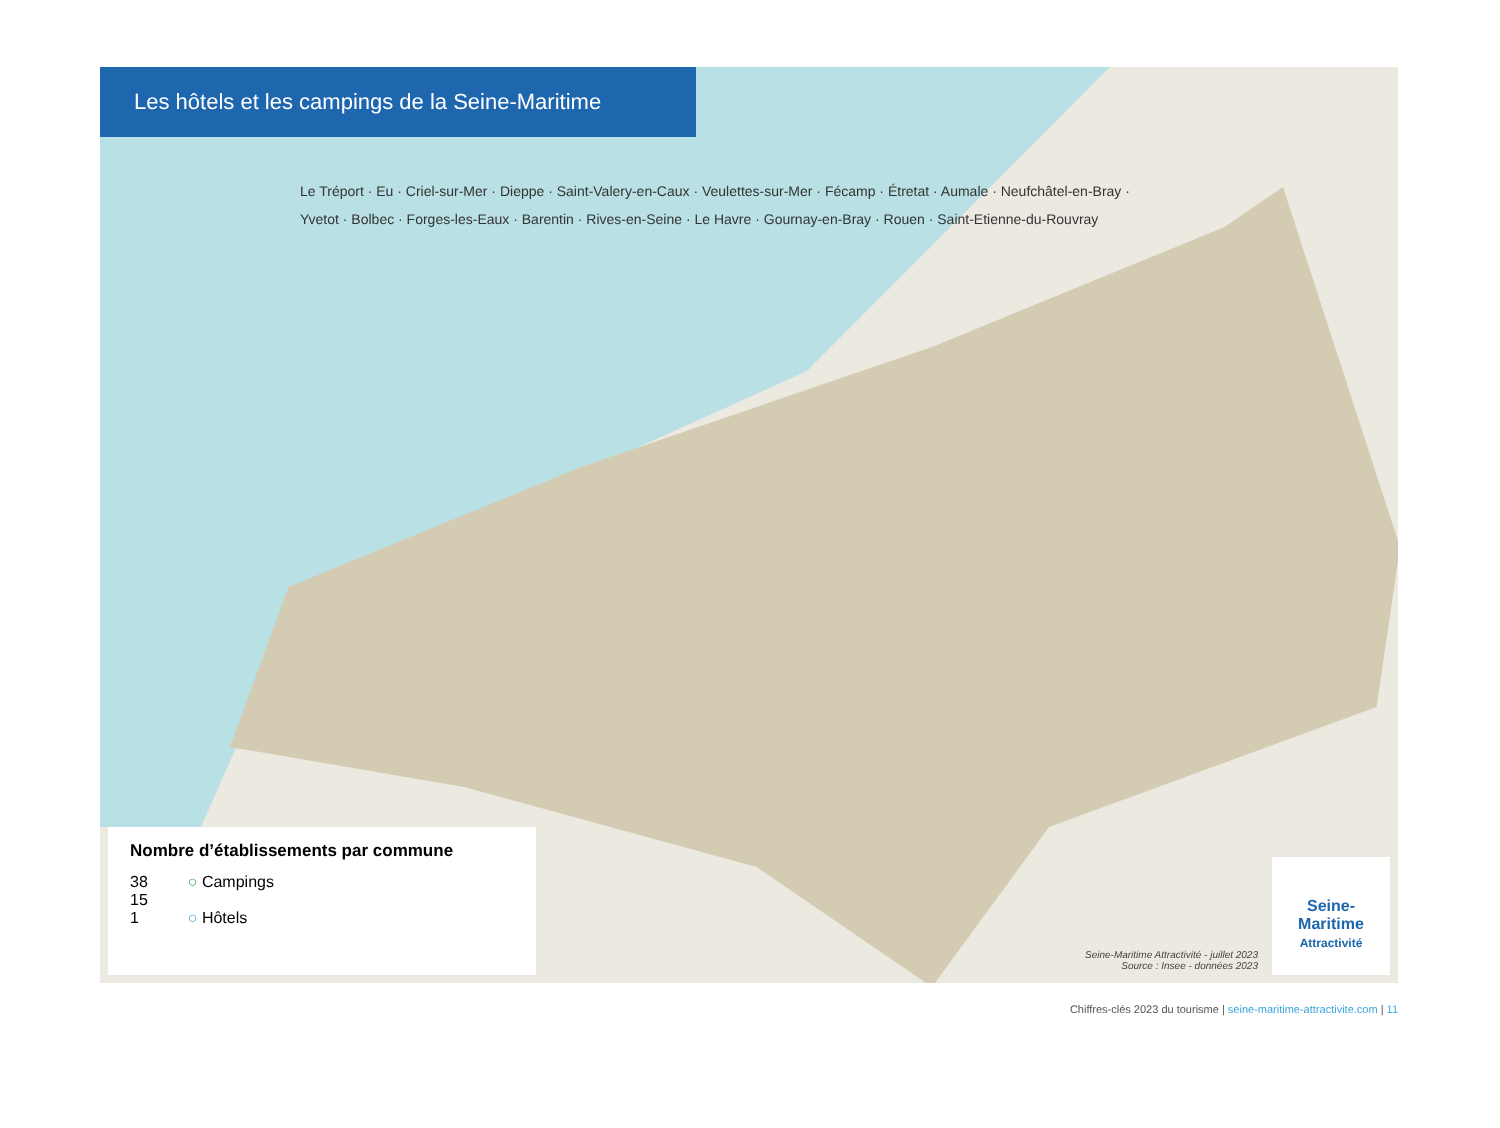Les hôtels et les campings de la Seine-Maritime
Le Tréport · Eu · Criel-sur-Mer · Dieppe · Saint-Valery-en-Caux · Veulettes-sur-Mer · Fécamp · Étretat · Aumale · Neufchâtel-en-Bray · Yvetot · Bolbec · Forges-les-Eaux · Barentin · Rives-en-Seine · Le Havre · Gournay-en-Bray · Rouen · Saint-Etienne-du-Rouvray
Nombre d’établissements par commune
38
15
1
○ Campings
○ Hôtels
Seine-Maritime Attractivité - juillet 2023
Source : Insee - données 2023
Seine-
Maritime
Attractivité
Chiffres-clés 2023 du tourisme | seine-maritime-attractivite.com | 11